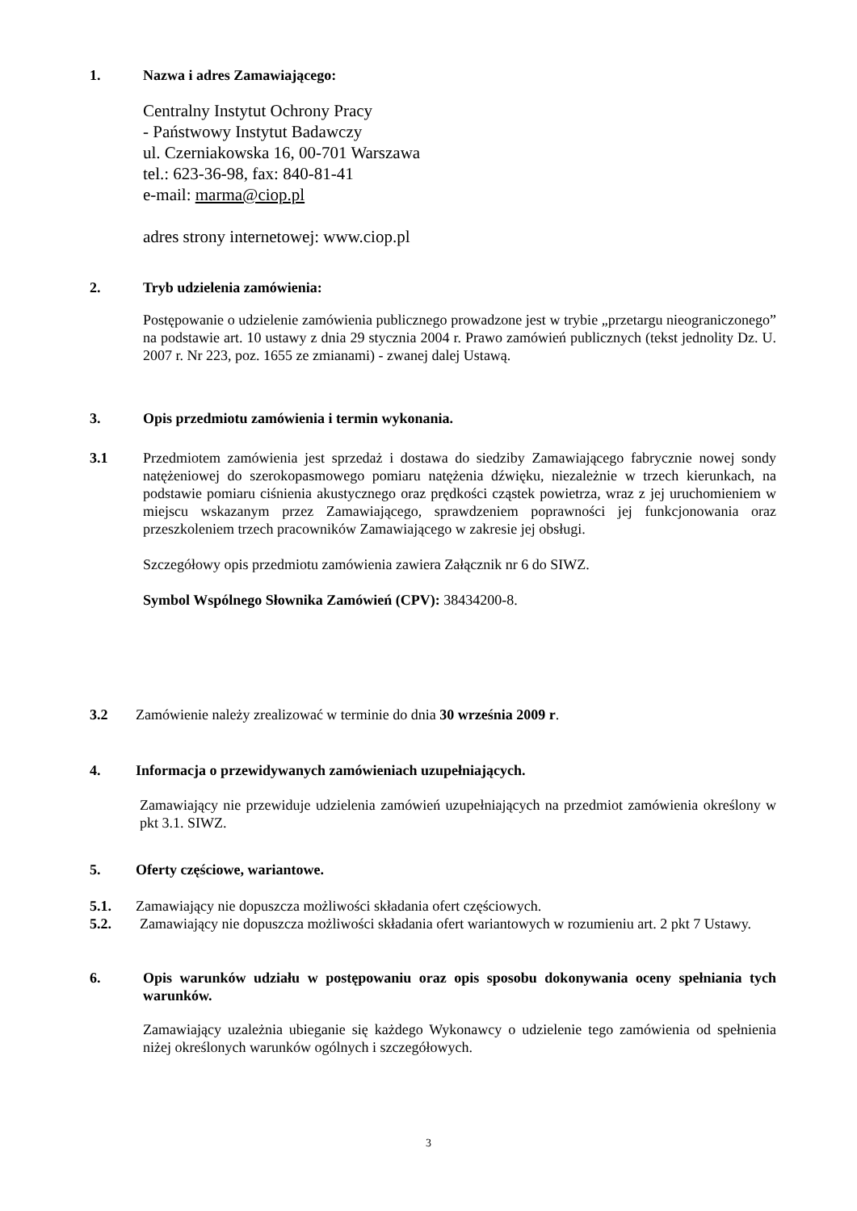1. Nazwa i adres Zamawiającego:
Centralny Instytut Ochrony Pracy
- Państwowy Instytut Badawczy
ul. Czerniakowska 16, 00-701 Warszawa
tel.: 623-36-98, fax: 840-81-41
e-mail: marma@ciop.pl
adres strony internetowej: www.ciop.pl
2. Tryb udzielenia zamówienia:
Postępowanie o udzielenie zamówienia publicznego prowadzone jest w trybie „przetargu nieograniczonego” na podstawie art. 10 ustawy z dnia 29 stycznia 2004 r. Prawo zamówień publicznych (tekst jednolity Dz. U. 2007 r. Nr 223, poz. 1655 ze zmianami) - zwanej dalej Ustawą.
3. Opis przedmiotu zamówienia i termin wykonania.
3.1 Przedmiotem zamówienia jest sprzedaż i dostawa do siedziby Zamawiającego fabrycznie nowej sondy natężeniowej do szerokopasmowego pomiaru natężenia dźwięku, niezależnie w trzech kierunkach, na podstawie pomiaru ciśnienia akustycznego oraz prędkości cząstek powietrza, wraz z jej uruchomieniem w miejscu wskazanym przez Zamawiającego, sprawdzeniem poprawności jej funkcjonowania oraz przeszkoleniem trzech pracowników Zamawiającego w zakresie jej obsługi.
Szczegółowy opis przedmiotu zamówienia zawiera Załącznik nr 6 do SIWZ.
Symbol Wspólnego Słownika Zamówień (CPV): 38434200-8.
3.2 Zamówienie należy zrealizować w terminie do dnia 30 września 2009 r.
4. Informacja o przewidywanych zamówieniach uzupełniających.
Zamawiający nie przewiduje udzielenia zamówień uzupełniających na przedmiot zamówienia określony w pkt 3.1. SIWZ.
5. Oferty częściowe, wariantowe.
5.1. Zamawiający nie dopuszcza możliwości składania ofert częściowych.
5.2. Zamawiający nie dopuszcza możliwości składania ofert wariantowych w rozumieniu art. 2 pkt 7 Ustawy.
6. Opis warunków udziału w postępowaniu oraz opis sposobu dokonywania oceny spełniania tych warunków.
Zamawiający uzależnia ubieganie się każdego Wykonawcy o udzielenie tego zamówienia od spełnienia niżej określonych warunków ogólnych i szczegółowych.
3